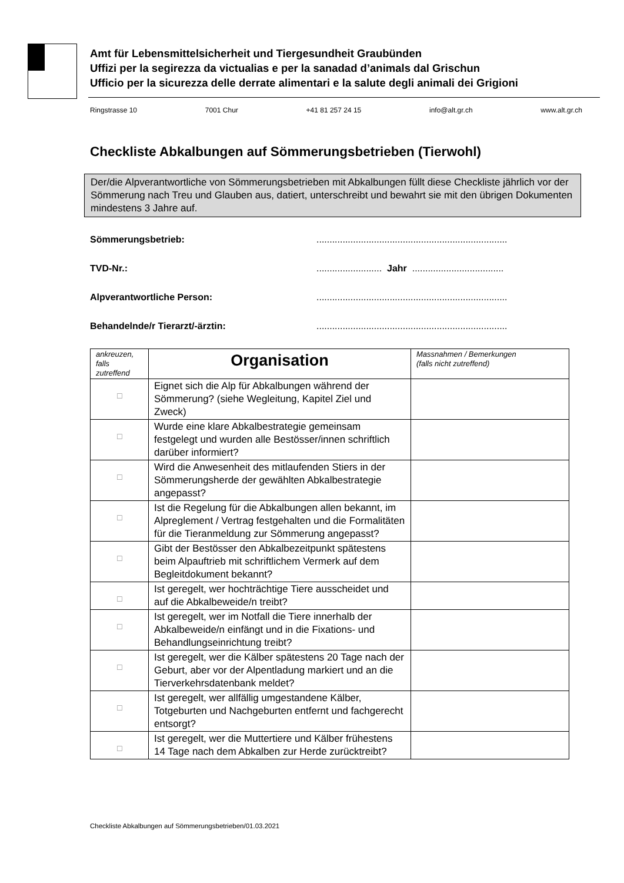Amt für Lebensmittelsicherheit und Tiergesundheit Graubünden
Uffizi per la segirezza da victualias e per la sanadad d’animals dal Grischun
Ufficio per la sicurezza delle derrate alimentari e la salute degli animali dei Grigioni
Ringstrasse 10 7001 Chur +41 81 257 24 15 info@alt.gr.ch www.alt.gr.ch
Checkliste Abkalbungen auf Sömmerungsbetrieben (Tierwohl)
Der/die Alpverantwortliche von Sömmerungsbetrieben mit Abkalbungen füllt diese Checkliste jährlich vor der Sömmerung nach Treu und Glauben aus, datiert, unterschreibt und bewahrt sie mit den übrigen Dokumenten mindestens 3 Jahre auf.
Sömmerungsbetrieb:.........................................................................
TVD-Nr.:......................... Jahr ...................................
Alpverantwortliche Person:.........................................................................
Behandelnde/r Tierarzt/-ärztin:.........................................................................
| ankreuzen, falls zutreffend | Organisation | Massnahmen / Bemerkungen (falls nicht zutreffend) |
| ☐ | Eignet sich die Alp für Abkalbungen während der Sömmerung? (siehe Wegleitung, Kapitel Ziel und Zweck) | |
| ☐ | Wurde eine klare Abkalbestrategie gemeinsam festgelegt und wurden alle Bestösser/innen schriftlich darüber informiert? | |
| ☐ | Wird die Anwesenheit des mitlaufenden Stiers in der Sömmerungsherde der gewählten Abkalbestrategie angepasst? | |
| ☐ | Ist die Regelung für die Abkalbungen allen bekannt, im Alpreglement / Vertrag festgehalten und die Formalitäten für die Tieranmeldung zur Sömmerung angepasst? | |
| ☐ | Gibt der Bestösser den Abkalbezeitpunkt spätestens beim Alpauftrieb mit schriftlichem Vermerk auf dem Begleitdokument bekannt? | |
| ☐ | Ist geregelt, wer hochträchtige Tiere ausscheidet und auf die Abkalbeweide/n treibt? | |
| ☐ | Ist geregelt, wer im Notfall die Tiere innerhalb der Abkalbeweide/n einfängt und in die Fixations- und Behandlungseinrichtung treibt? | |
| ☐ | Ist geregelt, wer die Kälber spätestens 20 Tage nach der Geburt, aber vor der Alpentladung markiert und an die Tierverkehrsdatenbank meldet? | |
| ☐ | Ist geregelt, wer allfällig umgestandene Kälber, Totgeburten und Nachgeburten entfernt und fachgerecht entsorgt? | |
| ☐ | Ist geregelt, wer die Muttertiere und Kälber frühestens 14 Tage nach dem Abkalben zur Herde zurücktreibt? | |
Checkliste Abkalbungen auf Sömmerungsbetrieben/01.03.2021